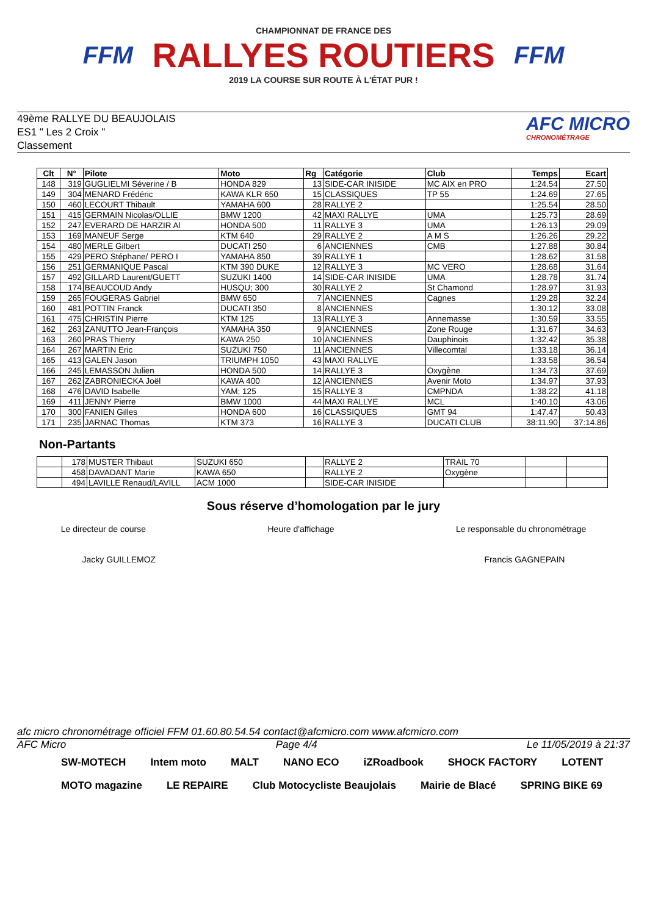FFM
CHAMPIONNAT DE FRANCE DES
RALLYES ROUTIERS
2019 LA COURSE SUR ROUTE À L'ÉTAT PUR !
FFM
49ème RALLYE DU BEAUJOLAIS
ES1 " Les 2 Croix "
Classement
AFC MICRO
CHRONOMÉTRAGE
| Clt | N° | Pilote | Moto | Rg | Catégorie | Club | Temps | Ecart |
| --- | --- | --- | --- | --- | --- | --- | --- | --- |
| 148 | 319 | GUGLIELMI Séverine / B | HONDA 829 | 13 | SIDE-CAR INISIDE | MC AIX en PRO | 1:24.54 | 27.50 |
| 149 | 304 | MENARD Frédéric | KAWA KLR 650 | 15 | CLASSIQUES | TP 55 | 1:24.69 | 27.65 |
| 150 | 460 | LECOURT Thibault | YAMAHA 600 | 28 | RALLYE 2 | | 1:25.54 | 28.50 |
| 151 | 415 | GERMAIN Nicolas/OLLIE | BMW 1200 | 42 | MAXI RALLYE | UMA | 1:25.73 | 28.69 |
| 152 | 247 | EVERARD DE HARZIR Al | HONDA 500 | 11 | RALLYE 3 | UMA | 1:26.13 | 29.09 |
| 153 | 169 | MANEUF Serge | KTM 640 | 29 | RALLYE 2 | A M S | 1:26.26 | 29.22 |
| 154 | 480 | MERLE Gilbert | DUCATI 250 | 6 | ANCIENNES | CMB | 1:27.88 | 30.84 |
| 155 | 429 | PERO Stéphane/ PERO I | YAMAHA 850 | 39 | RALLYE 1 | | 1:28.62 | 31.58 |
| 156 | 251 | GERMANIQUE Pascal | KTM 390 DUKE | 12 | RALLYE 3 | MC VERO | 1:28.68 | 31.64 |
| 157 | 492 | GILLARD Laurent/GUETT | SUZUKI 1400 | 14 | SIDE-CAR INISIDE | UMA | 1:28.78 | 31.74 |
| 158 | 174 | BEAUCOUD Andy | HUSQU; 300 | 30 | RALLYE 2 | St Chamond | 1:28.97 | 31.93 |
| 159 | 265 | FOUGERAS Gabriel | BMW 650 | 7 | ANCIENNES | Cagnes | 1:29.28 | 32.24 |
| 160 | 481 | POTTIN Franck | DUCATI 350 | 8 | ANCIENNES | | 1:30.12 | 33.08 |
| 161 | 475 | CHRISTIN Pierre | KTM 125 | 13 | RALLYE 3 | Annemasse | 1:30.59 | 33.55 |
| 162 | 263 | ZANUTTO Jean-François | YAMAHA 350 | 9 | ANCIENNES | Zone Rouge | 1:31.67 | 34.63 |
| 163 | 260 | PRAS Thierry | KAWA 250 | 10 | ANCIENNES | Dauphinois | 1:32.42 | 35.38 |
| 164 | 267 | MARTIN Eric | SUZUKI 750 | 11 | ANCIENNES | Villecomtal | 1:33.18 | 36.14 |
| 165 | 413 | GALEN Jason | TRIUMPH 1050 | 43 | MAXI RALLYE | | 1:33.58 | 36.54 |
| 166 | 245 | LEMASSON Julien | HONDA 500 | 14 | RALLYE 3 | Oxygène | 1:34.73 | 37.69 |
| 167 | 262 | ZABRONIECKA Joël | KAWA 400 | 12 | ANCIENNES | Avenir Moto | 1:34.97 | 37.93 |
| 168 | 476 | DAVID Isabelle | YAM; 125 | 15 | RALLYE 3 | CMPNDA | 1:38.22 | 41.18 |
| 169 | 411 | JENNY Pierre | BMW 1000 | 44 | MAXI RALLYE | MCL | 1:40.10 | 43.06 |
| 170 | 300 | FANIEN Gilles | HONDA 600 | 16 | CLASSIQUES | GMT 94 | 1:47.47 | 50.43 |
| 171 | 235 | JARNAC Thomas | KTM 373 | 16 | RALLYE 3 | DUCATI CLUB | 38:11.90 | 37:14.86 |
Non-Partants
| | 178 | MUSTER Thibaut | SUZUKI 650 | | RALLYE 2 | TRAIL 70 | | |
| | 458 | DAVADANT Marie | KAWA 650 | | RALLYE 2 | Oxygène | | |
| | 494 | LAVILLE Renaud/LAVILL | ACM 1000 | | SIDE-CAR INISIDE | | | |
Sous réserve d’homologation par le jury
Le directeur de course Heure d'affichage Le responsable du chronométrage
Jacky GUILLEMOZ Francis GAGNEPAIN
afc micro chronométrage officiel FFM 01.60.80.54.54 contact@afcmicro.com www.afcmicro.com
AFC Micro Page 4/4 Le 11/05/2019 à 21:37
SW-MOTECH Intem moto MALT NANO ECO iZRoadbook SHOCK FACTORY LOTENT MOTO magazine LE REPAIRE Club Motocycliste Beaujolais Mairie de Blacé SPRING BIKE 69